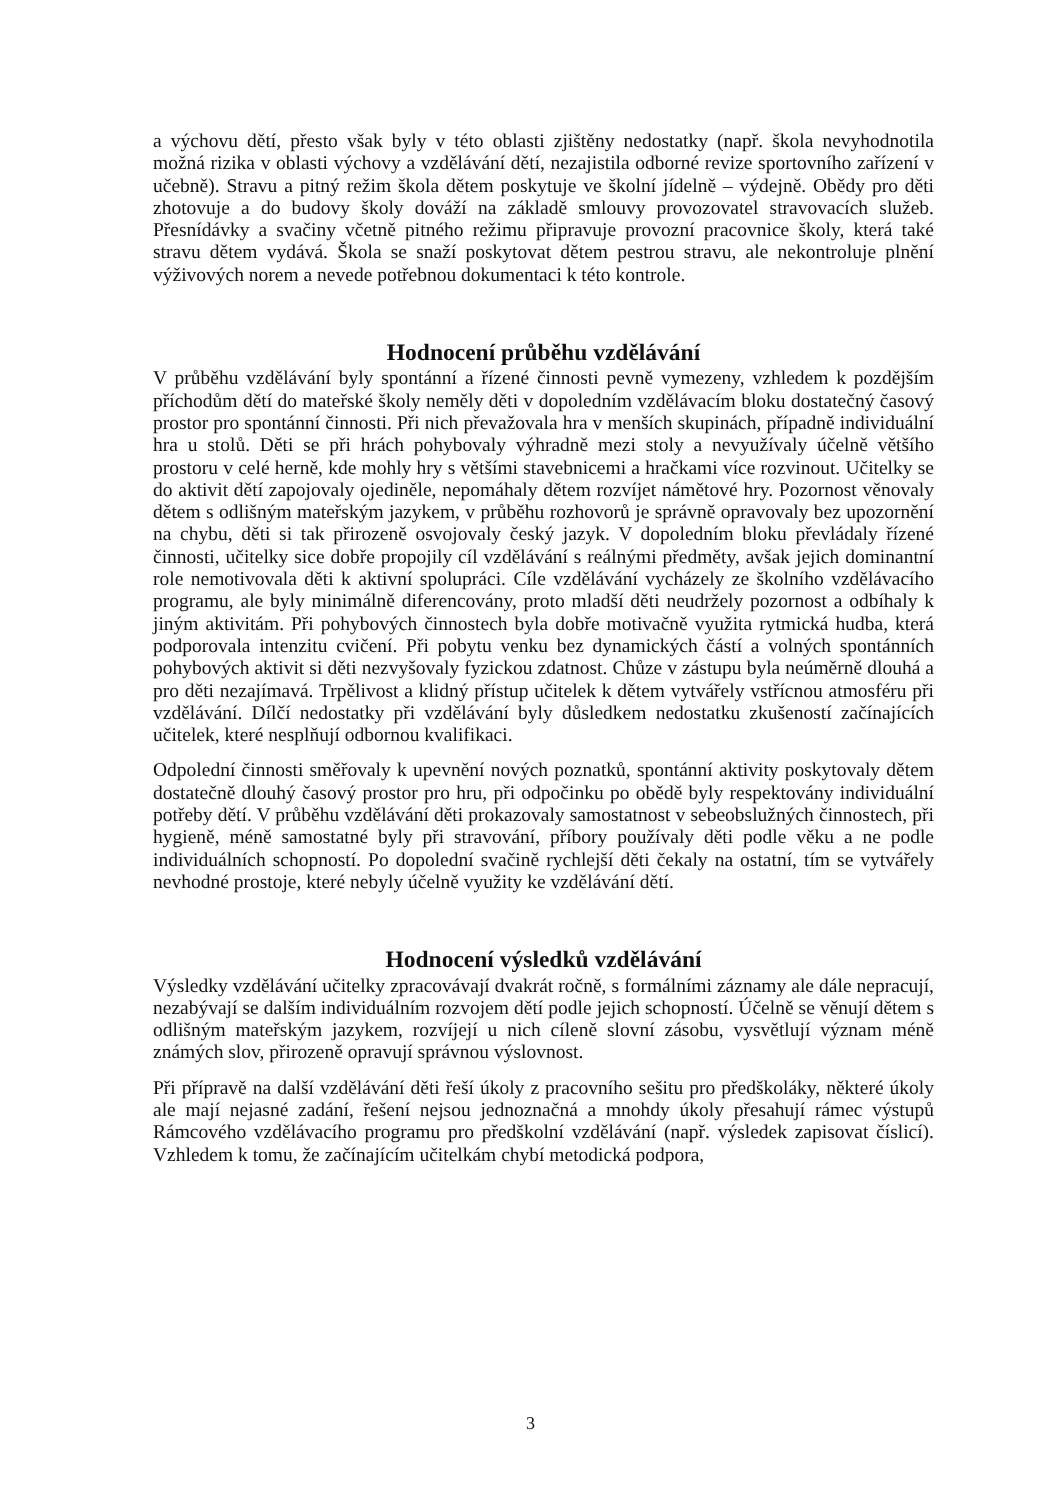a výchovu dětí, přesto však byly v této oblasti zjištěny nedostatky (např. škola nevyhodnotila možná rizika v oblasti výchovy a vzdělávání dětí, nezajistila odborné revize sportovního zařízení v učebně). Stravu a pitný režim škola dětem poskytuje ve školní jídelně – výdejně. Obědy pro děti zhotovuje a do budovy školy dováží na základě smlouvy provozovatel stravovacích služeb. Přesnídávky a svačiny včetně pitného režimu připravuje provozní pracovnice školy, která také stravu dětem vydává. Škola se snaží poskytovat dětem pestrou stravu, ale nekontroluje plnění výživových norem a nevede potřebnou dokumentaci k této kontrole.
Hodnocení průběhu vzdělávání
V průběhu vzdělávání byly spontánní a řízené činnosti pevně vymezeny, vzhledem k pozdějším příchodům dětí do mateřské školy neměly děti v dopoledním vzdělávacím bloku dostatečný časový prostor pro spontánní činnosti. Při nich převažovala hra v menších skupinách, případně individuální hra u stolů. Děti se při hrách pohybovaly výhradně mezi stoly a nevyužívaly účelně většího prostoru v celé herně, kde mohly hry s většími stavebnicemi a hračkami více rozvinout. Učitelky se do aktivit dětí zapojovaly ojediněle, nepomáhaly dětem rozvíjet námětové hry. Pozornost věnovaly dětem s odlišným mateřským jazykem, v průběhu rozhovorů je správně opravovaly bez upozornění na chybu, děti si tak přirozeně osvojovaly český jazyk. V dopoledním bloku převládaly řízené činnosti, učitelky sice dobře propojily cíl vzdělávání s reálnými předměty, avšak jejich dominantní role nemotivovala děti k aktivní spolupráci. Cíle vzdělávání vycházely ze školního vzdělávacího programu, ale byly minimálně diferencovány, proto mladší děti neudržely pozornost a odbíhaly k jiným aktivitám. Při pohybových činnostech byla dobře motivačně využita rytmická hudba, která podporovala intenzitu cvičení. Při pobytu venku bez dynamických částí a volných spontánních pohybových aktivit si děti nezvyšovaly fyzickou zdatnost. Chůze v zástupu byla neúměrně dlouhá a pro děti nezajímavá. Trpělivost a klidný přístup učitelek k dětem vytvářely vstřícnou atmosféru při vzdělávání. Dílčí nedostatky při vzdělávání byly důsledkem nedostatku zkušeností začínajících učitelek, které nesplňují odbornou kvalifikaci.
Odpolední činnosti směřovaly k upevnění nových poznatků, spontánní aktivity poskytovaly dětem dostatečně dlouhý časový prostor pro hru, při odpočinku po obědě byly respektovány individuální potřeby dětí. V průběhu vzdělávání děti prokazovaly samostatnost v sebeobslužných činnostech, při hygieně, méně samostatné byly při stravování, příbory používaly děti podle věku a ne podle individuálních schopností. Po dopolední svačině rychlejší děti čekaly na ostatní, tím se vytvářely nevhodné prostoje, které nebyly účelně využity ke vzdělávání dětí.
Hodnocení výsledků vzdělávání
Výsledky vzdělávání učitelky zpracovávají dvakrát ročně, s formálními záznamy ale dále nepracují, nezabývají se dalším individuálním rozvojem dětí podle jejich schopností. Účelně se věnují dětem s odlišným mateřským jazykem, rozvíjejí u nich cíleně slovní zásobu, vysvětlují význam méně známých slov, přirozeně opravují správnou výslovnost.
Při přípravě na další vzdělávání děti řeší úkoly z pracovního sešitu pro předškoláky, některé úkoly ale mají nejasné zadání, řešení nejsou jednoznačná a mnohdy úkoly přesahují rámec výstupů Rámcového vzdělávacího programu pro předškolní vzdělávání (např. výsledek zapisovat číslicí). Vzhledem k tomu, že začínajícím učitelkám chybí metodická podpora,
3